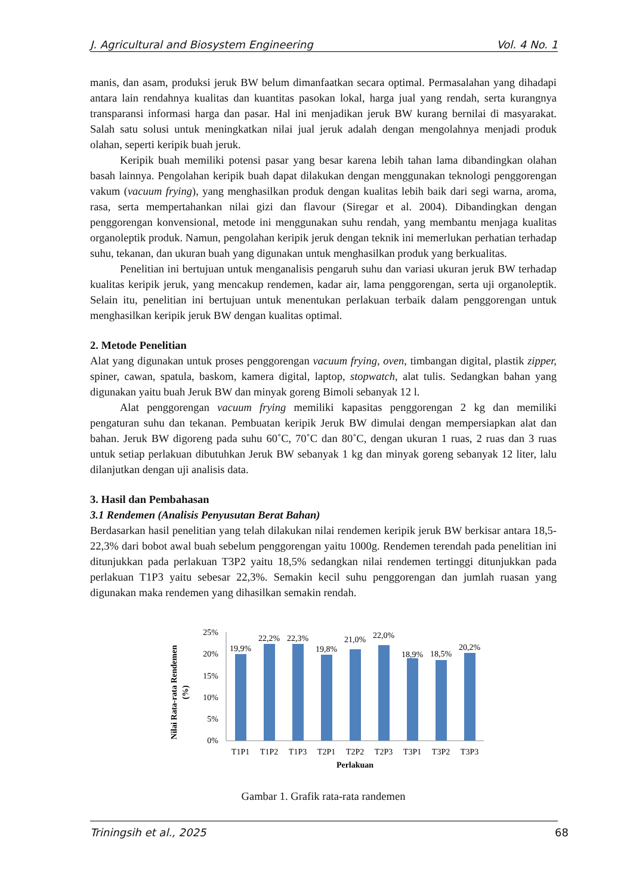J. Agricultural and Biosystem Engineering Vol. 4 No. 1
manis, dan asam, produksi jeruk BW belum dimanfaatkan secara optimal. Permasalahan yang dihadapi antara lain rendahnya kualitas dan kuantitas pasokan lokal, harga jual yang rendah, serta kurangnya transparansi informasi harga dan pasar. Hal ini menjadikan jeruk BW kurang bernilai di masyarakat. Salah satu solusi untuk meningkatkan nilai jual jeruk adalah dengan mengolahnya menjadi produk olahan, seperti keripik buah jeruk.
Keripik buah memiliki potensi pasar yang besar karena lebih tahan lama dibandingkan olahan basah lainnya. Pengolahan keripik buah dapat dilakukan dengan menggunakan teknologi penggorengan vakum (vacuum frying), yang menghasilkan produk dengan kualitas lebih baik dari segi warna, aroma, rasa, serta mempertahankan nilai gizi dan flavour (Siregar et al. 2004). Dibandingkan dengan penggorengan konvensional, metode ini menggunakan suhu rendah, yang membantu menjaga kualitas organoleptik produk. Namun, pengolahan keripik jeruk dengan teknik ini memerlukan perhatian terhadap suhu, tekanan, dan ukuran buah yang digunakan untuk menghasilkan produk yang berkualitas.
Penelitian ini bertujuan untuk menganalisis pengaruh suhu dan variasi ukuran jeruk BW terhadap kualitas keripik jeruk, yang mencakup rendemen, kadar air, lama penggorengan, serta uji organoleptik. Selain itu, penelitian ini bertujuan untuk menentukan perlakuan terbaik dalam penggorengan untuk menghasilkan keripik jeruk BW dengan kualitas optimal.
2. Metode Penelitian
Alat yang digunakan untuk proses penggorengan vacuum frying, oven, timbangan digital, plastik zipper, spiner, cawan, spatula, baskom, kamera digital, laptop, stopwatch, alat tulis. Sedangkan bahan yang digunakan yaitu buah Jeruk BW dan minyak goreng Bimoli sebanyak 12 l.
Alat penggorengan vacuum frying memiliki kapasitas penggorengan 2 kg dan memiliki pengaturan suhu dan tekanan. Pembuatan keripik Jeruk BW dimulai dengan mempersiapkan alat dan bahan. Jeruk BW digoreng pada suhu 60˚C, 70˚C dan 80˚C, dengan ukuran 1 ruas, 2 ruas dan 3 ruas untuk setiap perlakuan dibutuhkan Jeruk BW sebanyak 1 kg dan minyak goreng sebanyak 12 liter, lalu dilanjutkan dengan uji analisis data.
3. Hasil dan Pembahasan
3.1 Rendemen (Analisis Penyusutan Berat Bahan)
Berdasarkan hasil penelitian yang telah dilakukan nilai rendemen keripik jeruk BW berkisar antara 18,5-22,3% dari bobot awal buah sebelum penggorengan yaitu 1000g. Rendemen terendah pada penelitian ini ditunjukkan pada perlakuan T3P2 yaitu 18,5% sedangkan nilai rendemen tertinggi ditunjukkan pada perlakuan T1P3 yaitu sebesar 22,3%. Semakin kecil suhu penggorengan dan jumlah ruasan yang digunakan maka rendemen yang dihasilkan semakin rendah.
Nilai Rata-rata Rendemen
(%)
25%
20%
15%
10%
5%
0%
19,9%
22,2%
22,3%
19,8%
21,0%
22,0%
18,9%
18,5%
20,2%
T1P1
T1P2
T1P3
T2P1
T2P2
T2P3
T3P1
T3P2
T3P3
Perlakuan
Gambar 1. Grafik rata-rata randemen
Triningsih et al., 2025 68